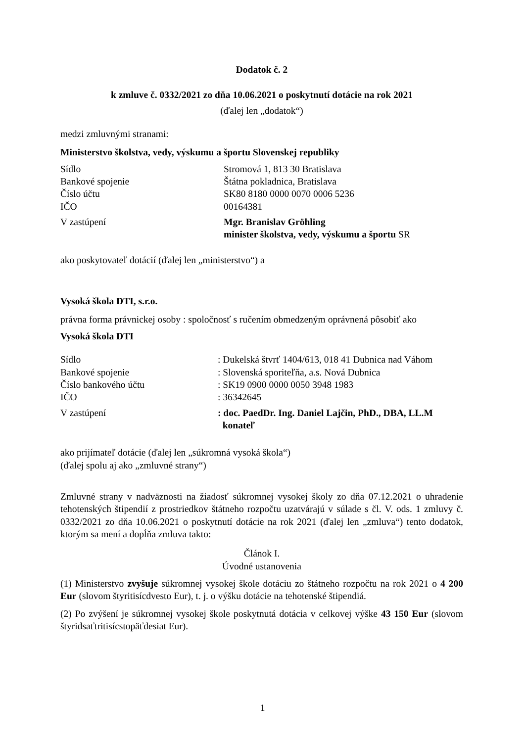Dodatok č. 2
k zmluve č. 0332/2021 zo dňa 10.06.2021 o poskytnutí dotácie na rok 2021
(ďalej len „dodatok“)
medzi zmluvnými stranami:
Ministerstvo školstva, vedy, výskumu a športu Slovenskej republiky
| Sídlo | Stromová 1, 813 30 Bratislava |
| Bankové spojenie | Štátna pokladnica, Bratislava |
| Číslo účtu | SK80 8180 0000 0070 0006 5236 |
| IČO | 00164381 |
| V zastúpení | Mgr. Branislav Gröhling minister školstva, vedy, výskumu a športu SR |
ako poskytovateľ dotácií (ďalej len „ministerstvo“) a
Vysoká škola DTI, s.r.o.
právna forma právnickej osoby : spoločnosť s ručením obmedzeným oprávnená pôsobiť ako
Vysoká škola DTI
| Sídlo | : Dukelská štvrť 1404/613, 018 41 Dubnica nad Váhom |
| Bankové spojenie | : Slovenská sporiteľňa, a.s. Nová Dubnica |
| Číslo bankového účtu | : SK19 0900 0000 0050 3948 1983 |
| IČO | : 36342645 |
| V zastúpení | : doc. PaedDr. Ing. Daniel Lajčin, PhD., DBA, LL.M konateľ |
ako prijímateľ dotácie (ďalej len „súkromná vysoká škola“)
(ďalej spolu aj ako „zmluvné strany“)
Zmluvné strany v nadväznosti na žiadosť súkromnej vysokej školy zo dňa 07.12.2021 o uhradenie tehotenských štipendií z prostriedkov štátneho rozpočtu uzatvárajú v súlade s čl. V. ods. 1 zmluvy č. 0332/2021 zo dňa 10.06.2021 o poskytnutí dotácie na rok 2021 (ďalej len „zmluva“) tento dodatok, ktorým sa mení a dopĺňa zmluva takto:
Článok I.
Úvodné ustanovenia
(1) Ministerstvo zvyšuje súkromnej vysokej škole dotáciu zo štátneho rozpočtu na rok 2021 o 4 200 Eur (slovom štyritisícdvesto Eur), t. j. o výšku dotácie na tehotenské štipendiá.
(2) Po zvýšení je súkromnej vysokej škole poskytnutá dotácia v celkovej výške 43 150 Eur (slovom štyridsaťtritisícstopäťdesiat Eur).
1